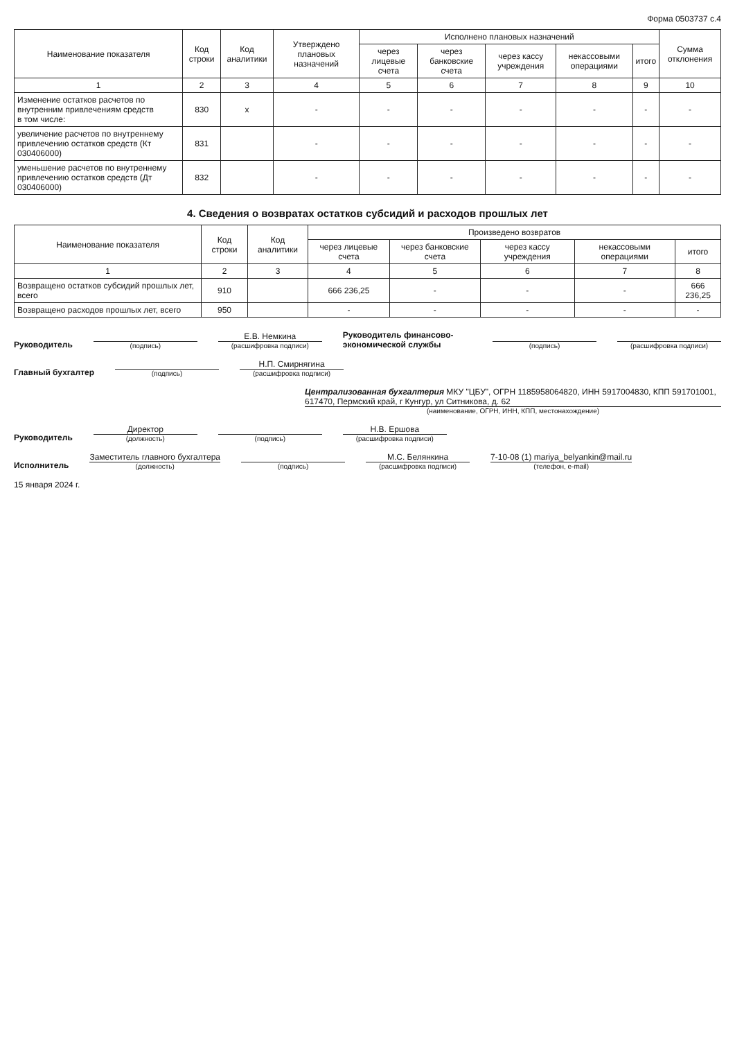Форма 0503737 с.4
| Наименование показателя | Код строки | Код аналитики | Утверждено плановых назначений | Исполнено плановых назначений | | | | | Сумма отклонения |
| --- | --- | --- | --- | --- | --- | --- | --- | --- | --- |
| | | | | через лицевые счета | через банковские счета | через кассу учреждения | некассовыми операциями | итого | |
| 1 | 2 | 3 | 4 | 5 | 6 | 7 | 8 | 9 | 10 |
| Изменение остатков расчетов по внутренним привлечениям средств в том числе: | 830 | x | - | - | - | - | - | - | - |
| увеличение расчетов по внутреннему привлечению остатков средств (Кт 030406000) | 831 | | - | - | - | - | - | - | - |
| уменьшение расчетов по внутреннему привлечению остатков средств (Дт 030406000) | 832 | | - | - | - | - | - | - | - |
4. Сведения о возвратах остатков субсидий и расходов прошлых лет
| Наименование показателя | Код строки | Код аналитики | Произведено возвратов | | | | |
| --- | --- | --- | --- | --- | --- | --- | --- |
| | | | через лицевые счета | через банковские счета | через кассу учреждения | некассовыми операциями | итого |
| 1 | 2 | 3 | 4 | 5 | 6 | 7 | 8 |
| Возвращено остатков субсидий прошлых лет, всего | 910 | | 666 236,25 | - | - | - | 666 236,25 |
| Возвращено расходов прошлых лет, всего | 950 | | - | - | - | - | - |
Руководитель
(подпись)
Е.В. Немкина
(расшифровка подписи)
Руководитель финансово-экономической службы
(подпись)
(расшифровка подписи)
Главный бухгалтер
(подпись)
Н.П. Смирнягина
(расшифровка подписи)
Централизованная бухгалтерия МКУ "ЦБУ", ОГРН 1185958064820, ИНН 5917004830, КПП 591701001, 617470, Пермский край, г Кунгур, ул Ситникова, д. 62
(наименование, ОГРН, ИНН, КПП, местонахождение)
Руководитель
Директор
(должность)
(подпись)
Н.В. Ершова
(расшифровка подписи)
Исполнитель
Заместитель главного бухгалтера
(должность)
(подпись)
М.С. Белянкина
(расшифровка подписи)
7-10-08 (1) mariya_belyankin@mail.ru
(телефон, e-mail)
15 января 2024 г.